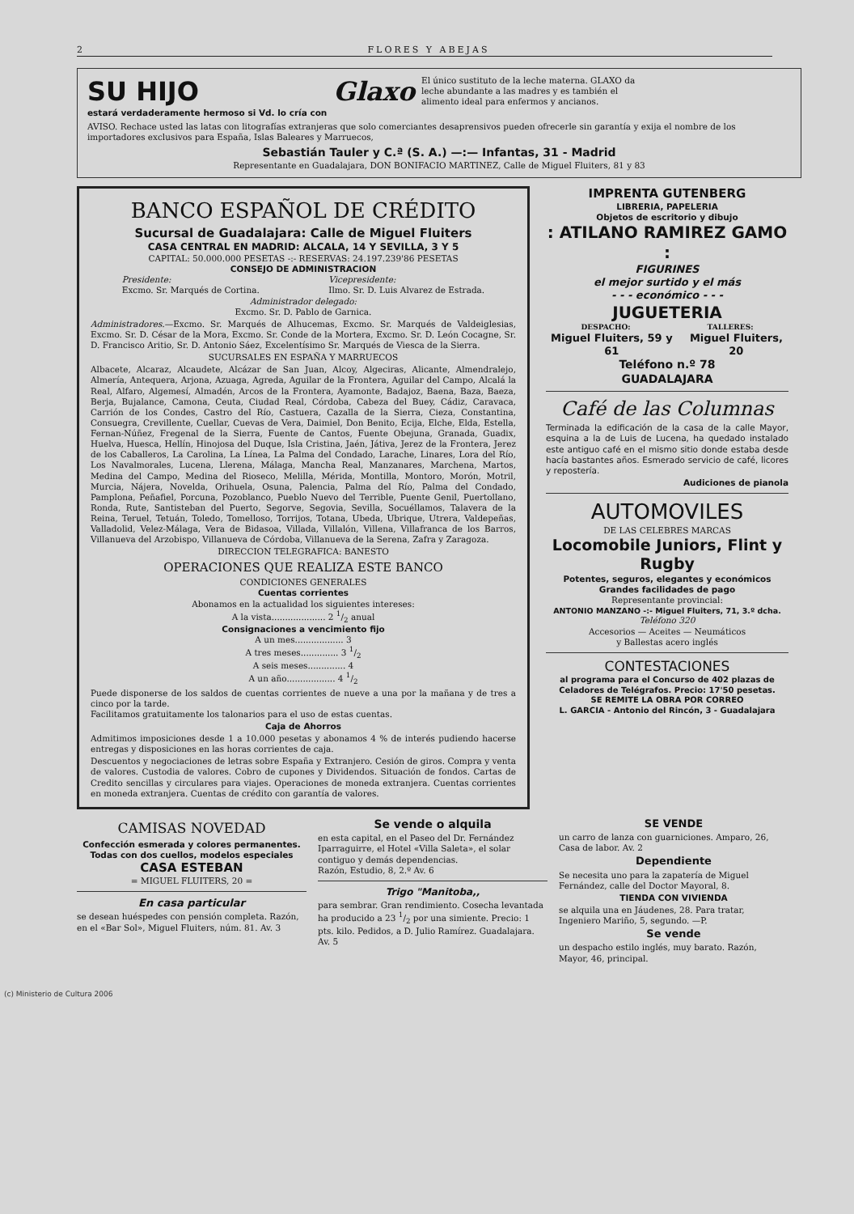2 FLORES Y ABEJAS
SU HIJO
estará verdaderamente hermoso si Vd. lo cría con
Glaxo
El único sustituto de la leche materna. GLAXO da leche abundante a las madres y es también el alimento ideal para enfermos y ancianos.
AVISO. Rechace usted las latas con litografías extranjeras que solo comerciantes desaprensivos pueden ofrecerle sin garantía y exija el nombre de los importadores exclusivos para España, Islas Baleares y Marruecos,
Sebastián Tauler y C.ª (S. A.) —:— Infantas, 31 - Madrid
Representante en Guadalajara, DON BONIFACIO MARTINEZ, Calle de Miguel Fluiters, 81 y 83
BANCO ESPAÑOL DE CRÉDITO
Sucursal de Guadalajara: Calle de Miguel Fluiters
CASA CENTRAL EN MADRID: ALCALA, 14 Y SEVILLA, 3 Y 5
CAPITAL: 50.000.000 PESETAS -:- RESERVAS: 24.197.239'86 PESETAS
CONSEJO DE ADMINISTRACION
Presidente:
Excmo. Sr. Marqués de Cortina. Vicepresidente:
Ilmo. Sr. D. Luis Alvarez de Estrada.
Administrador delegado:
Excmo. Sr. D. Pablo de Garnica.
Administradores.—Excmo. Sr. Marqués de Alhucemas, Excmo. Sr. Marqués de Valdeiglesias, Excmo. Sr. D. César de la Mora, Excmo. Sr. Conde de la Mortera, Excmo. Sr. D. León Cocagne, Sr. D. Francisco Aritio, Sr. D. Antonio Sáez, Excelentísimo Sr. Marqués de Viesca de la Sierra.
SUCURSALES EN ESPAÑA Y MARRUECOS
Albacete, Alcaraz, Alcaudete, Alcázar de San Juan, Alcoy, Algeciras, Alicante, Almendralejo, Almería, Antequera, Arjona, Azuaga, Agreda, Aguilar de la Frontera, Aguilar del Campo, Alcalá la Real, Alfaro, Algemesí, Almadén, Arcos de la Frontera, Ayamonte, Badajoz, Baena, Baza, Baeza, Berja, Bujalance, Camona, Ceuta, Ciudad Real, Córdoba, Cabeza del Buey, Cádiz, Caravaca, Carrión de los Condes, Castro del Río, Castuera, Cazalla de la Sierra, Cieza, Constantina, Consuegra, Crevillente, Cuellar, Cuevas de Vera, Daimiel, Don Benito, Ecija, Elche, Elda, Estella, Fernan-Núñez, Fregenal de la Sierra, Fuente de Cantos, Fuente Obejuna, Granada, Guadix, Huelva, Huesca, Hellín, Hinojosa del Duque, Isla Cristina, Jaén, Játiva, Jerez de la Frontera, Jerez de los Caballeros, La Carolina, La Línea, La Palma del Condado, Larache, Linares, Lora del Río, Los Navalmorales, Lucena, Llerena, Málaga, Mancha Real, Manzanares, Marchena, Martos, Medina del Campo, Medina del Rioseco, Melilla, Mérida, Montilla, Montoro, Morón, Motril, Murcia, Nájera, Novelda, Orihuela, Osuna, Palencia, Palma del Río, Palma del Condado, Pamplona, Peñafiel, Porcuna, Pozoblanco, Pueblo Nuevo del Terrible, Puente Genil, Puertollano, Ronda, Rute, Santisteban del Puerto, Segorve, Segovia, Sevilla, Socuéllamos, Talavera de la Reina, Teruel, Tetuán, Toledo, Tomelloso, Torrijos, Totana, Ubeda, Ubrique, Utrera, Valdepeñas, Valladolid, Velez-Málaga, Vera de Bidasoa, Villada, Villalón, Villena, Villafranca de los Barros, Villanueva del Arzobispo, Villanueva de Córdoba, Villanueva de la Serena, Zafra y Zaragoza.
DIRECCION TELEGRAFICA: BANESTO
OPERACIONES QUE REALIZA ESTE BANCO
CONDICIONES GENERALES
Cuentas corrientes
Abonamos en la actualidad los siguientes intereses:
A la vista.................... 2 1/2 anual
Consignaciones a vencimiento fijo
A un mes.................. 3
A tres meses.............. 3 1/2
A seis meses.............. 4
A un año.................. 4 1/2
Puede disponerse de los saldos de cuentas corrientes de nueve a una por la mañana y de tres a cinco por la tarde.
Facilitamos gratuitamente los talonarios para el uso de estas cuentas.
Caja de Ahorros
Admitimos imposiciones desde 1 a 10.000 pesetas y abonamos 4 % de interés pudiendo hacerse entregas y disposiciones en las horas corrientes de caja.
Descuentos y negociaciones de letras sobre España y Extranjero. Cesión de giros. Compra y venta de valores. Custodia de valores. Cobro de cupones y Dividendos. Situación de fondos. Cartas de Credito sencillas y circulares para viajes. Operaciones de moneda extranjera. Cuentas corrientes en moneda extranjera. Cuentas de crédito con garantía de valores.
IMPRENTA GUTENBERG
LIBRERIA, PAPELERIA
Objetos de escritorio y dibujo
: ATILANO RAMIREZ GAMO :
FIGURINES
el mejor surtido y el más
- - - económico - - -
JUGUETERIA
DESPACHO: TALLERES:
Miguel Fluiters, 59 y 61 Miguel Fluiters, 20
Teléfono n.º 78
GUADALAJARA
Café de las Columnas
Terminada la edificación de la casa de la calle Mayor, esquina a la de Luis de Lucena, ha quedado instalado este antiguo café en el mismo sitio donde estaba desde hacía bastantes años. Esmerado servicio de café, licores y repostería.
Audiciones de pianola
AUTOMOVILES
DE LAS CELEBRES MARCAS
Locomobile Juniors, Flint y Rugby
Potentes, seguros, elegantes y económicos
Grandes facilidades de pago
Representante provincial:
ANTONIO MANZANO -:- Miguel Fluiters, 71, 3.º dcha.
Teléfono 320
Accesorios — Aceites — Neumáticos
y Ballestas acero inglés
CONTESTACIONES
al programa para el Concurso de 402 plazas de Celadores de Telégrafos. Precio: 17'50 pesetas.
SE REMITE LA OBRA POR CORREO
L. GARCIA - Antonio del Rincón, 3 - Guadalajara
CAMISAS NOVEDAD
Confección esmerada y colores permanentes. Todas con dos cuellos, modelos especiales
CASA ESTEBAN
= MIGUEL FLUITERS, 20 =
En casa particular
se desean huéspedes con pensión completa. Razón, en el «Bar Sol», Miguel Fluiters, núm. 81. Av. 3
Se vende o alquila
en esta capital, en el Paseo del Dr. Fernández Iparraguirre, el Hotel «Villa Saleta», el solar contiguo y demás dependencias.
Razón, Estudio, 8, 2.º Av. 6
Trigo "Manitoba,,
para sembrar. Gran rendimiento. Cosecha levantada ha producido a 23 1/2 por una simiente. Precio: 1 pts. kilo. Pedidos, a D. Julio Ramírez. Guadalajara. Av. 5
SE VENDE
un carro de lanza con guarniciones. Amparo, 26, Casa de labor. Av. 2
Dependiente
Se necesita uno para la zapatería de Miguel Fernández, calle del Doctor Mayoral, 8.
TIENDA CON VIVIENDA
se alquila una en Jáudenes, 28. Para tratar, Ingeniero Mariño, 5, segundo. —P.
Se vende
un despacho estilo inglés, muy barato. Razón, Mayor, 46, principal.
(c) Ministerio de Cultura 2006